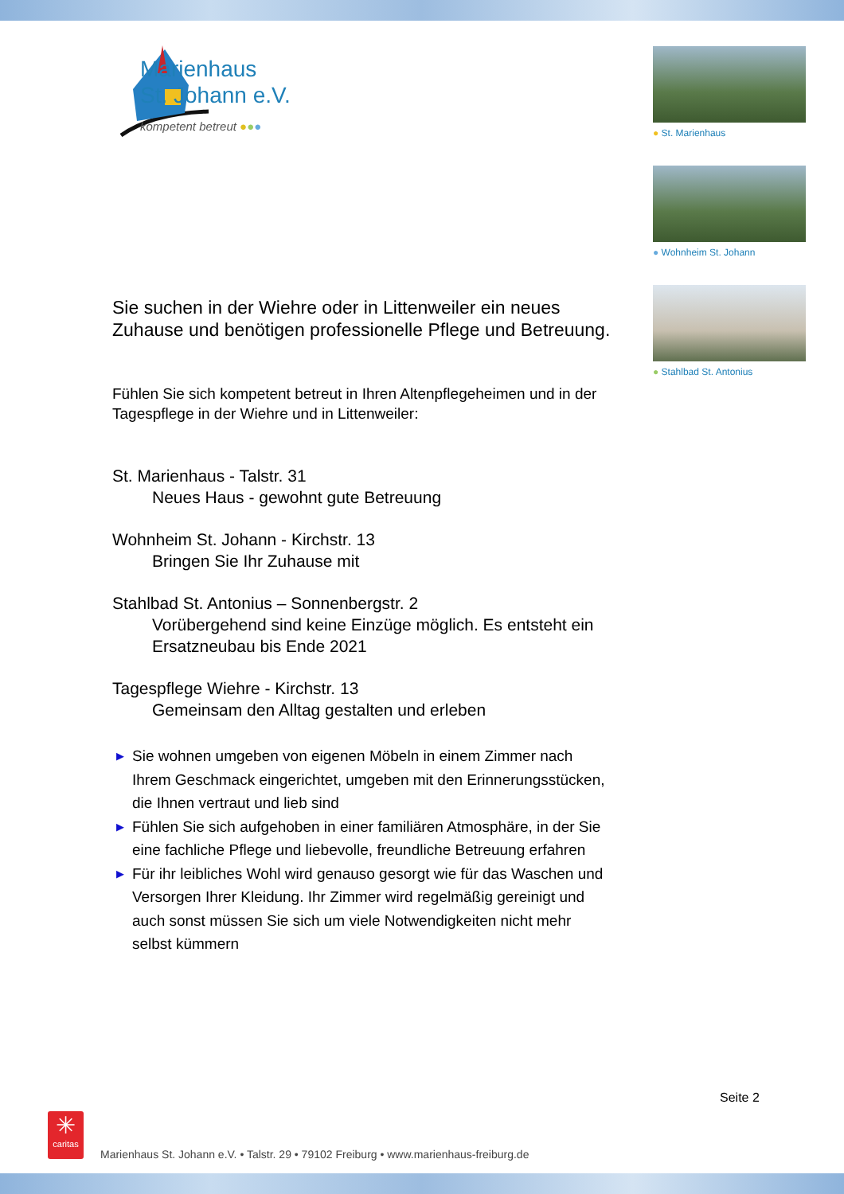Marienhaus
St. Johann e.V.
kompetent betreut ●●●
● St. Marienhaus
● Wohnheim St. Johann
● Stahlbad St. Antonius
Sie suchen in der Wiehre oder in Littenweiler ein neues Zuhause und benötigen professionelle Pflege und Be­treuung.
Fühlen Sie sich kompetent betreut in Ihren Altenpflegeheimen und in der Tagespflege in der Wiehre und in Littenweiler:
St. Marienhaus - Talstr. 31
Neues Haus - gewohnt gute Betreuung
Wohnheim St. Johann - Kirchstr. 13
Bringen Sie Ihr Zuhause mit
Stahlbad St. Antonius – Sonnenbergstr. 2
Vorübergehend sind keine Einzüge möglich. Es entsteht ein Ersatzneubau bis Ende 2021
Tagespflege Wiehre - Kirchstr. 13
Gemeinsam den Alltag gestalten und erleben
▶ Sie wohnen umgeben von eigenen Möbeln in einem Zimmer nach Ihrem Geschmack eingerichtet, umgeben mit den Erinne­rungsstücken, die Ihnen vertraut und lieb sind
▶ Fühlen Sie sich aufgehoben in einer familiären Atmosphäre, in der Sie eine fachliche Pflege und liebevolle, freundliche Betreu­ung erfahren
▶ Für ihr leibliches Wohl wird genauso gesorgt wie für das Waschen und Versorgen Ihrer Kleidung. Ihr Zimmer wird regelmäßig gereinigt und auch sonst müssen Sie sich um viele Notwendigkeiten nicht mehr selbst kümmern
Seite 2
✳
caritas
Marienhaus St. Johann e.V. • Talstr. 29 • 79102 Freiburg • www.marienhaus-freiburg.de